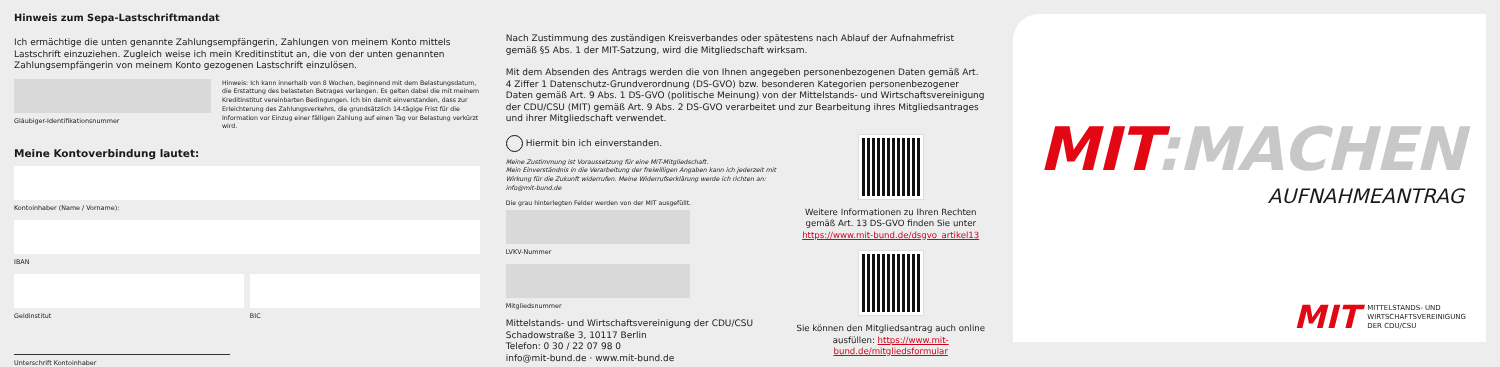Hinweis zum Sepa-Lastschriftmandat
Ich ermächtige die unten genannte Zahlungsempfängerin, Zahlungen von meinem Konto mittels Lastschrift einzuziehen. Zugleich weise ich mein Kreditinstitut an, die von der unten genannten Zahlungsempfängerin von meinem Konto gezogenen Lastschrift einzulösen.
Gläubiger-Identifikationsnummer
Hinweis: Ich kann innerhalb von 8 Wochen, beginnend mit dem Belastungsdatum, die Erstattung des belasteten Betrages verlangen. Es gelten dabei die mit meinem Kreditinstitut vereinbarten Bedingungen. Ich bin damit einverstanden, dass zur Erleichterung des Zahlungsverkehrs, die grundsätzlich 14-tägige Frist für die Information vor Einzug einer fälligen Zahlung auf einen Tag vor Belastung verkürzt wird.
Meine Kontoverbindung lautet:
Kontoinhaber (Name / Vorname):
IBAN
Geldinstitut BIC
Unterschrift Kontoinhaber
Nach Zustimmung des zuständigen Kreisverbandes oder spätestens nach Ablauf der Aufnahmefrist gemäß §5 Abs. 1 der MIT-Satzung, wird die Mitgliedschaft wirksam.
Mit dem Absenden des Antrags werden die von Ihnen angegeben personenbezogenen Daten gemäß Art. 4 Ziffer 1 Datenschutz-Grundverordnung (DS-GVO) bzw. besonderen Kategorien personenbezogener Daten gemäß Art. 9 Abs. 1 DS-GVO (politische Meinung) von der Mittelstands- und Wirtschaftsvereinigung der CDU/CSU (MIT) gemäß Art. 9 Abs. 2 DS-GVO verarbeitet und zur Bearbeitung ihres Mitgliedsantrages und ihrer Mitgliedschaft verwendet.
Hiermit bin ich einverstanden.
Meine Zustimmung ist Voraussetzung für eine MIT-Mitgliedschaft.
Mein Einverständnis in die Verarbeitung der freiwilligen Angaben kann ich jederzeit mit Wirkung für die Zukunft widerrufen. Meine Widerrufserklärung werde ich richten an: info@mit-bund.de
Die grau hinterlegten Felder werden von der MIT ausgefüllt.
LVKV-Nummer
Mitgliedsnummer
Mittelstands- und Wirtschaftsvereinigung der CDU/CSU
Schadowstraße 3, 10117 Berlin
Telefon: 0 30 / 22 07 98 0
info@mit-bund.de · www.mit-bund.de
Weitere Informationen zu Ihren Rechten gemäß Art. 13 DS-GVO finden Sie unter https://www.mit-bund.de/dsgvo_artikel13
Sie können den Mitgliedsantrag auch online ausfüllen: https://www.mit-bund.de/mitgliedsformular
MIT:MACHEN
AUFNAHMEANTRAG
MIT MITTELSTANDS- UND
WIRTSCHAFTSVEREINIGUNG
DER CDU/CSU